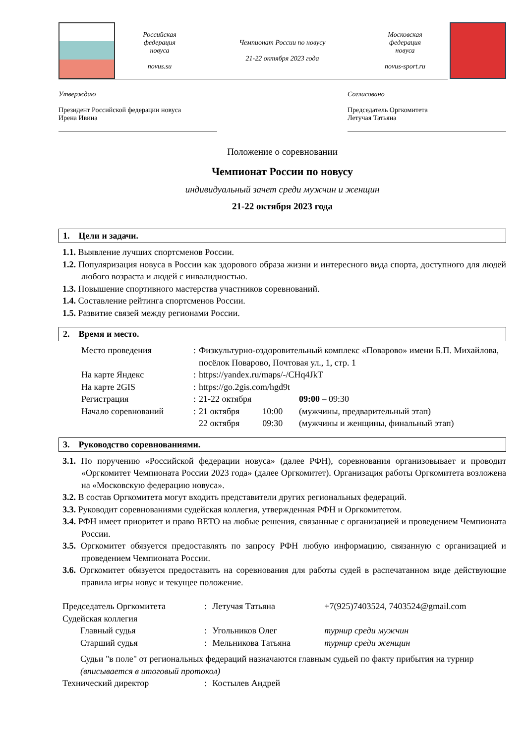Российская
федерация
новуса
novus.su
Чемпионат России по новусу
21-22 октября 2023 года
Московская
федерация
новуса
novus-sport.ru
Утверждаю
Президент Российской федерации новуса
Ирена Ивина
Согласовано
Председатель Оргкомитета
Летучая Татьяна
Положение о соревновании
Чемпионат России по новусу
индивидуальный зачет среди мужчин и женщин
21-22 октября 2023 года
1. Цели и задачи.
1.1. Выявление лучших спортсменов России.
1.2. Популяризация новуса в России как здорового образа жизни и интересного вида спорта, доступного для людей любого возраста и людей с инвалидностью.
1.3. Повышение спортивного мастерства участников соревнований.
1.4. Составление рейтинга спортсменов России.
1.5. Развитие связей между регионами России.
2. Время и место.
| Место проведения | : | Физкультурно-оздоровительный комплекс «Поварово» имени Б.П. Михайлова, посёлок Поварово, Почтовая ул., 1, стр. 1 | | |
| На карте Яндекс | : | https://yandex.ru/maps/-/CHq4JkT | | |
| На карте 2GIS | : | https://go.2gis.com/hgd9t | | |
| Регистрация | : | 21-22 октября | | 09:00 – 09:30 |
| Начало соревнований | : | 21 октября | 10:00 | (мужчины, предварительный этап) |
| | | 22 октября | 09:30 | (мужчины и женщины, финальный этап) |
3. Руководство соревнованиями.
3.1. По поручению «Российской федерации новуса» (далее РФН), соревнования организовывает и проводит «Оргкомитет Чемпионата России 2023 года» (далее Оргкомитет). Организация работы Оргкомитета возложена на «Московскую федерацию новуса».
3.2. В состав Оргкомитета могут входить представители других региональных федераций.
3.3. Руководит соревнованиями судейская коллегия, утвержденная РФН и Оргкомитетом.
3.4. РФН имеет приоритет и право ВЕТО на любые решения, связанные с организацией и проведением Чемпионата России.
3.5. Оргкомитет обязуется предоставлять по запросу РФН любую информацию, связанную с организацией и проведением Чемпионата России.
3.6. Оргкомитет обязуется предоставить на соревнования для работы судей в распечатанном виде действующие правила игры новус и текущее положение.
| Председатель Оргкомитета | : | Летучая Татьяна | +7(925)7403524, 7403524@gmail.com |
| Судейская коллегия | | | |
| Главный судья | : | Угольников Олег | турнир среди мужчин |
| Старший судья | : | Мельникова Татьяна | турнир среди женщин |
| Судьи "в поле" от региональных федераций назначаются главным судьей по факту прибытия на турнир (вписывается в итоговый протокол) | | | |
| Технический директор | : | Костылев Андрей | |